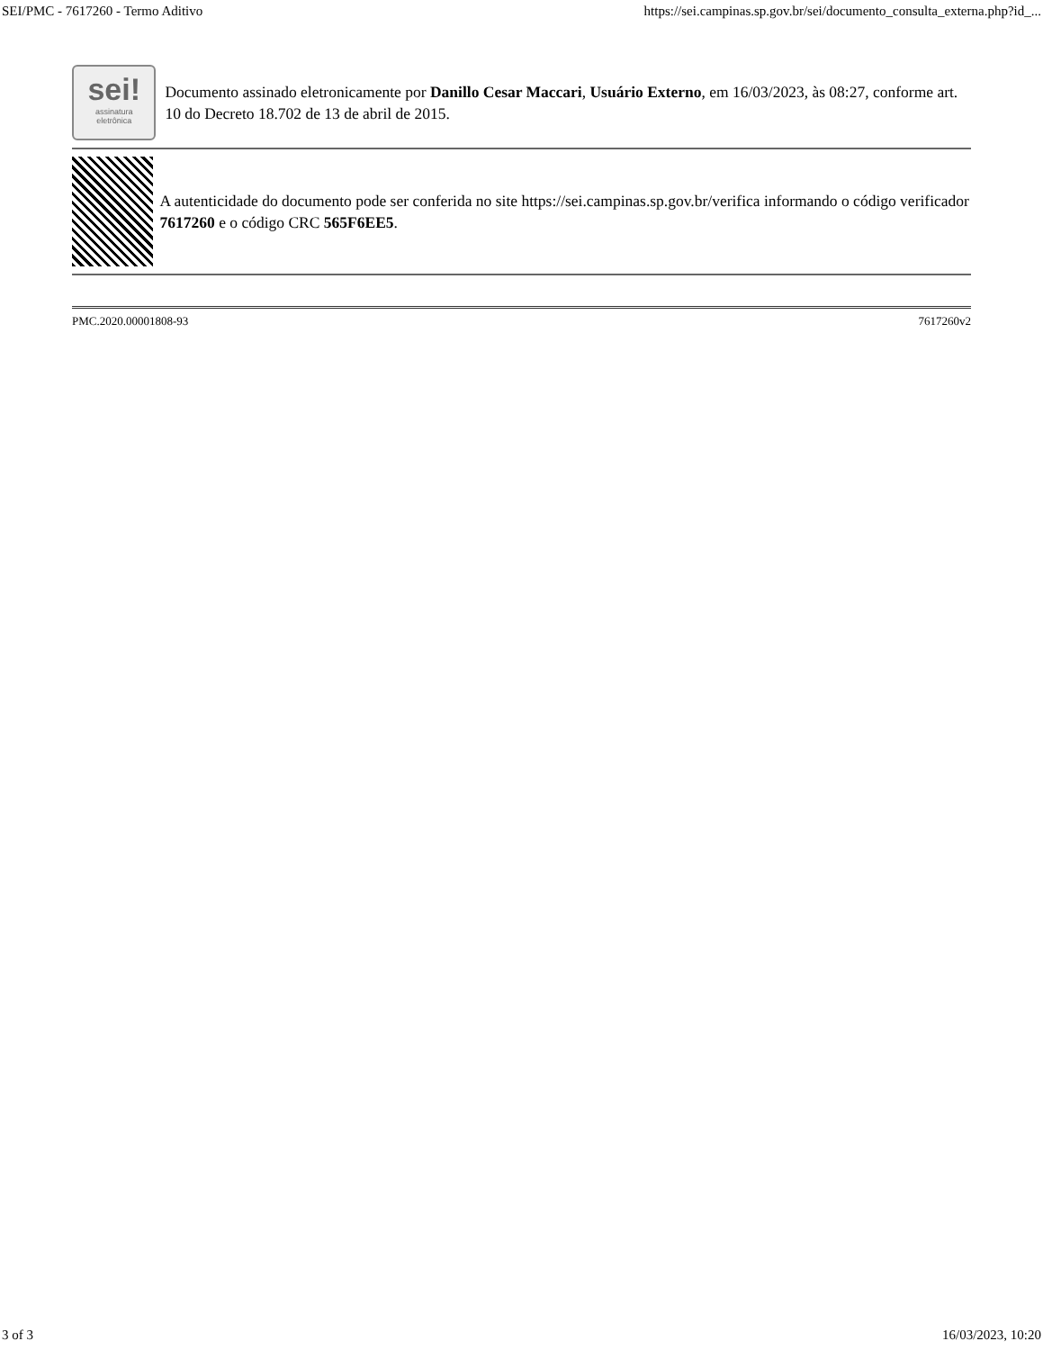SEI/PMC - 7617260 - Termo Aditivo https://sei.campinas.sp.gov.br/sei/documento_consulta_externa.php?id_...
sei!
assinatura
eletrônica
Documento assinado eletronicamente por Danillo Cesar Maccari, Usuário Externo, em 16/03/2023, às 08:27, conforme art. 10 do Decreto 18.702 de 13 de abril de 2015.
A autenticidade do documento pode ser conferida no site https://sei.campinas.sp.gov.br/verifica informando o código verificador 7617260 e o código CRC 565F6EE5.
PMC.2020.00001808-93 7617260v2
3 of 3 16/03/2023, 10:20